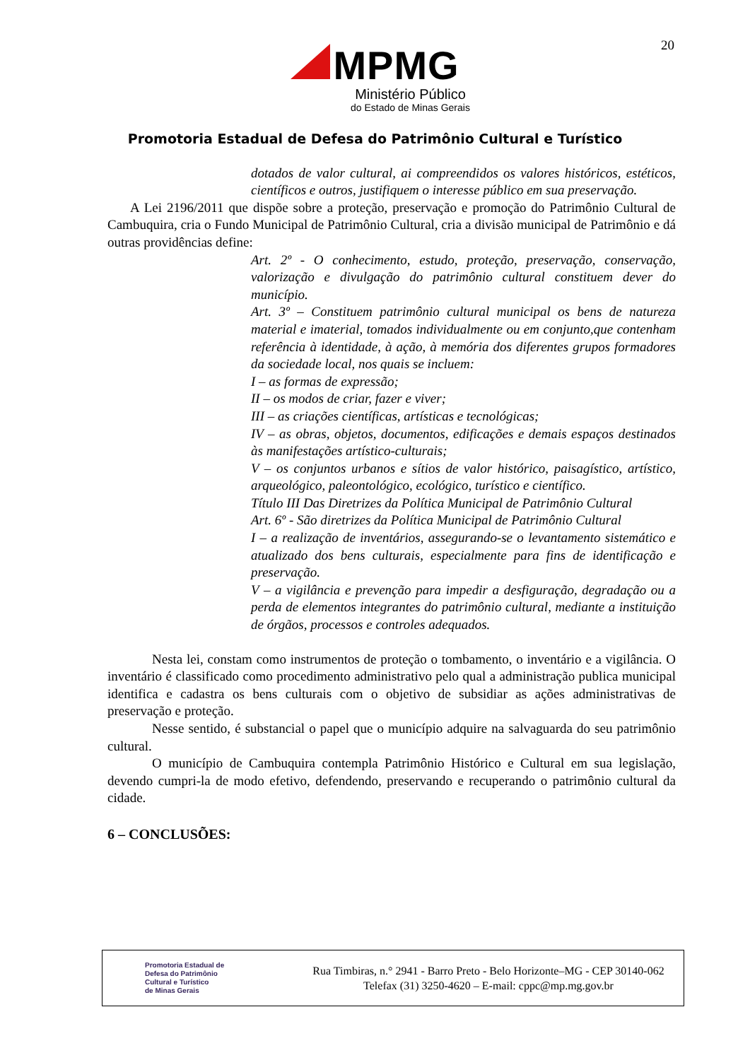20
MPMG
Ministério Público
do Estado de Minas Gerais
Promotoria Estadual de Defesa do Patrimônio Cultural e Turístico
dotados de valor cultural, ai compreendidos os valores históricos, estéticos, científicos e outros, justifiquem o interesse público em sua preservação.
A Lei 2196/2011 que dispõe sobre a proteção, preservação e promoção do Patrimônio Cultural de Cambuquira, cria o Fundo Municipal de Patrimônio Cultural, cria a divisão municipal de Patrimônio e dá outras providências define:
Art. 2º - O conhecimento, estudo, proteção, preservação, conservação, valorização e divulgação do patrimônio cultural constituem dever do município.
Art. 3º – Constituem patrimônio cultural municipal os bens de natureza material e imaterial, tomados individualmente ou em conjunto,que contenham referência à identidade, à ação, à memória dos diferentes grupos formadores da sociedade local, nos quais se incluem:
I – as formas de expressão;
II – os modos de criar, fazer e viver;
III – as criações científicas, artísticas e tecnológicas;
IV – as obras, objetos, documentos, edificações e demais espaços destinados às manifestações artístico-culturais;
V – os conjuntos urbanos e sítios de valor histórico, paisagístico, artístico, arqueológico, paleontológico, ecológico, turístico e científico.
Título III Das Diretrizes da Política Municipal de Patrimônio Cultural
Art. 6º - São diretrizes da Política Municipal de Patrimônio Cultural
I – a realização de inventários, assegurando-se o levantamento sistemático e atualizado dos bens culturais, especialmente para fins de identificação e preservação.
V – a vigilância e prevenção para impedir a desfiguração, degradação ou a perda de elementos integrantes do patrimônio cultural, mediante a instituição de órgãos, processos e controles adequados.
Nesta lei, constam como instrumentos de proteção o tombamento, o inventário e a vigilância. O inventário é classificado como procedimento administrativo pelo qual a administração publica municipal identifica e cadastra os bens culturais com o objetivo de subsidiar as ações administrativas de preservação e proteção.
Nesse sentido, é substancial o papel que o município adquire na salvaguarda do seu patrimônio cultural.
O município de Cambuquira contempla Patrimônio Histórico e Cultural em sua legislação, devendo cumpri-la de modo efetivo, defendendo, preservando e recuperando o patrimônio cultural da cidade.
6 – CONCLUSÕES:
Promotoria Estadual de
Defesa do Patrimônio
Cultural e Turístico
de Minas Gerais
Rua Timbiras, n.° 2941 - Barro Preto - Belo Horizonte–MG - CEP 30140-062
Telefax (31) 3250-4620 – E-mail: cppc@mp.mg.gov.br